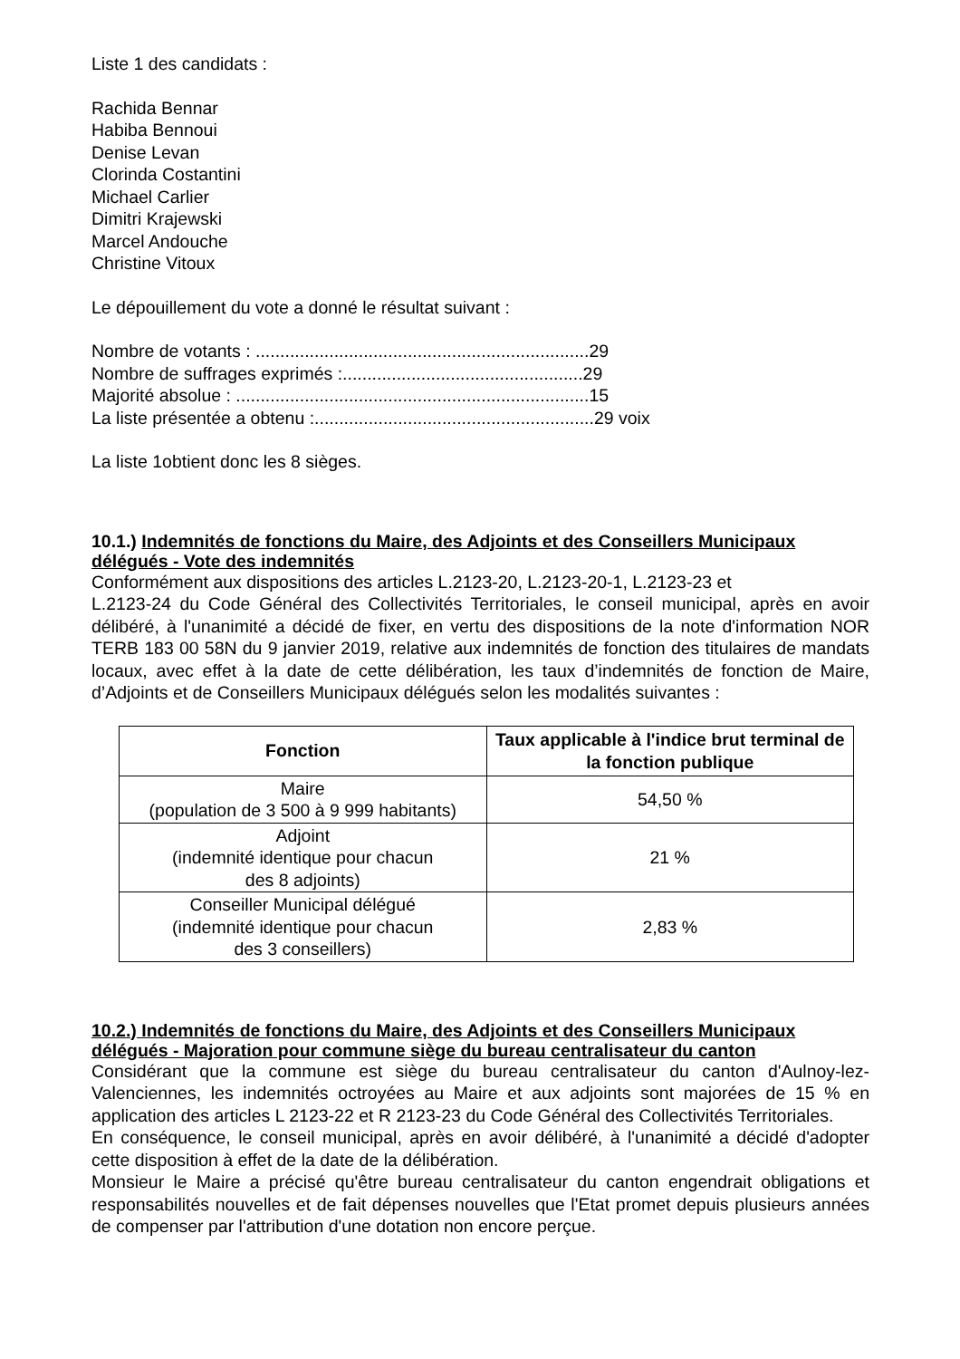Liste 1 des candidats :
Rachida Bennar
Habiba Bennoui
Denise Levan
Clorinda Costantini
Michael Carlier
Dimitri Krajewski
Marcel Andouche
Christine Vitoux
Le dépouillement du vote a donné le résultat suivant :
Nombre de votants : ....................................................................29
Nombre de suffrages exprimés :.................................................29
Majorité absolue : ........................................................................15
La liste présentée a obtenu :.........................................................29 voix
La liste 1obtient donc les 8 sièges.
10.1.) Indemnités de fonctions du Maire, des Adjoints et des Conseillers Municipaux délégués - Vote des indemnités
Conformément aux dispositions des articles L.2123-20, L.2123-20-1, L.2123-23 et
L.2123-24 du Code Général des Collectivités Territoriales, le conseil municipal, après en avoir délibéré, à l'unanimité a décidé de fixer, en vertu des dispositions de la note d'information NOR TERB 183 00 58N du 9 janvier 2019, relative aux indemnités de fonction des titulaires de mandats locaux, avec effet à la date de cette délibération, les taux d’indemnités de fonction de Maire, d’Adjoints et de Conseillers Municipaux délégués selon les modalités suivantes :
| Fonction | Taux applicable à l'indice brut terminal de la fonction publique |
| --- | --- |
| Maire (population de 3 500 à 9 999 habitants) | 54,50 % |
| Adjoint (indemnité identique pour chacun des 8 adjoints) | 21 % |
| Conseiller Municipal délégué (indemnité identique pour chacun des 3 conseillers) | 2,83 % |
10.2.) Indemnités de fonctions du Maire, des Adjoints et des Conseillers Municipaux délégués - Majoration pour commune siège du bureau centralisateur du canton
Considérant que la commune est siège du bureau centralisateur du canton d'Aulnoy-lez-Valenciennes, les indemnités octroyées au Maire et aux adjoints sont majorées de 15 % en application des articles L 2123-22 et R 2123-23 du Code Général des Collectivités Territoriales.
En conséquence, le conseil municipal, après en avoir délibéré, à l'unanimité a décidé d'adopter cette disposition à effet de la date de la délibération.
Monsieur le Maire a précisé qu'être bureau centralisateur du canton engendrait obligations et responsabilités nouvelles et de fait dépenses nouvelles que l'Etat promet depuis plusieurs années de compenser par l'attribution d'une dotation non encore perçue.